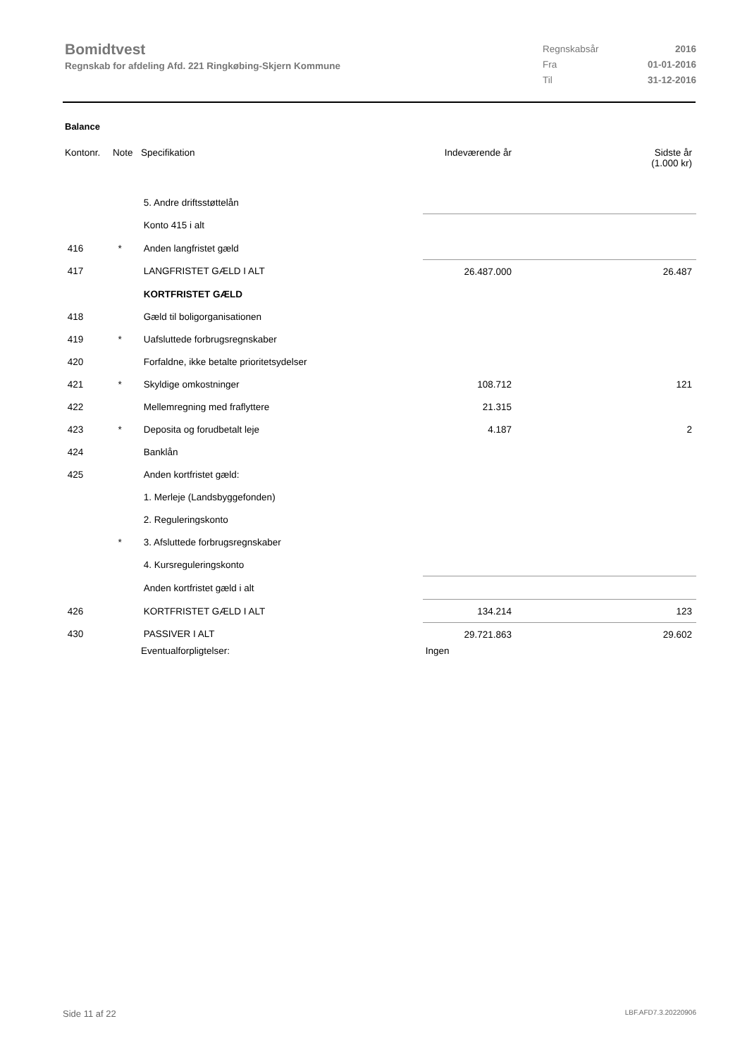Bomidtvest
Regnskab for afdeling Afd. 221 Ringkøbing-Skjern Kommune
| Regnskabsår | 2016 |
| Fra | 01-01-2016 |
| Til | 31-12-2016 |
Balance
| Kontonr. | Note | Specifikation | Indeværende år | Sidste år (1.000 kr) |
| | | 5. Andre driftsstøttelån | | |
| | | Konto 415 i alt | | |
| 416 | * | Anden langfristet gæld | | |
| 417 | | LANGFRISTET GÆLD I ALT | 26.487.000 | 26.487 |
| | | KORTFRISTET GÆLD | | |
| 418 | | Gæld til boligorganisationen | | |
| 419 | * | Uafsluttede forbrugsregnskaber | | |
| 420 | | Forfaldne, ikke betalte prioritetsydelser | | |
| 421 | * | Skyldige omkostninger | 108.712 | 121 |
| 422 | | Mellemregning med fraflyttere | 21.315 | |
| 423 | * | Deposita og forudbetalt leje | 4.187 | 2 |
| 424 | | Banklån | | |
| 425 | | Anden kortfristet gæld: | | |
| | | 1. Merleje (Landsbyggefonden) | | |
| | | 2. Reguleringskonto | | |
| | * | 3. Afsluttede forbrugsregnskaber | | |
| | | 4. Kursreguleringskonto | | |
| | | Anden kortfristet gæld i alt | | |
| 426 | | KORTFRISTET GÆLD I ALT | 134.214 | 123 |
| 430 | | PASSIVER I ALT | 29.721.863 | 29.602 |
| | | Eventualforpligtelser: | Ingen | |
Side 11 af 22 LBF.AFD7.3.20220906